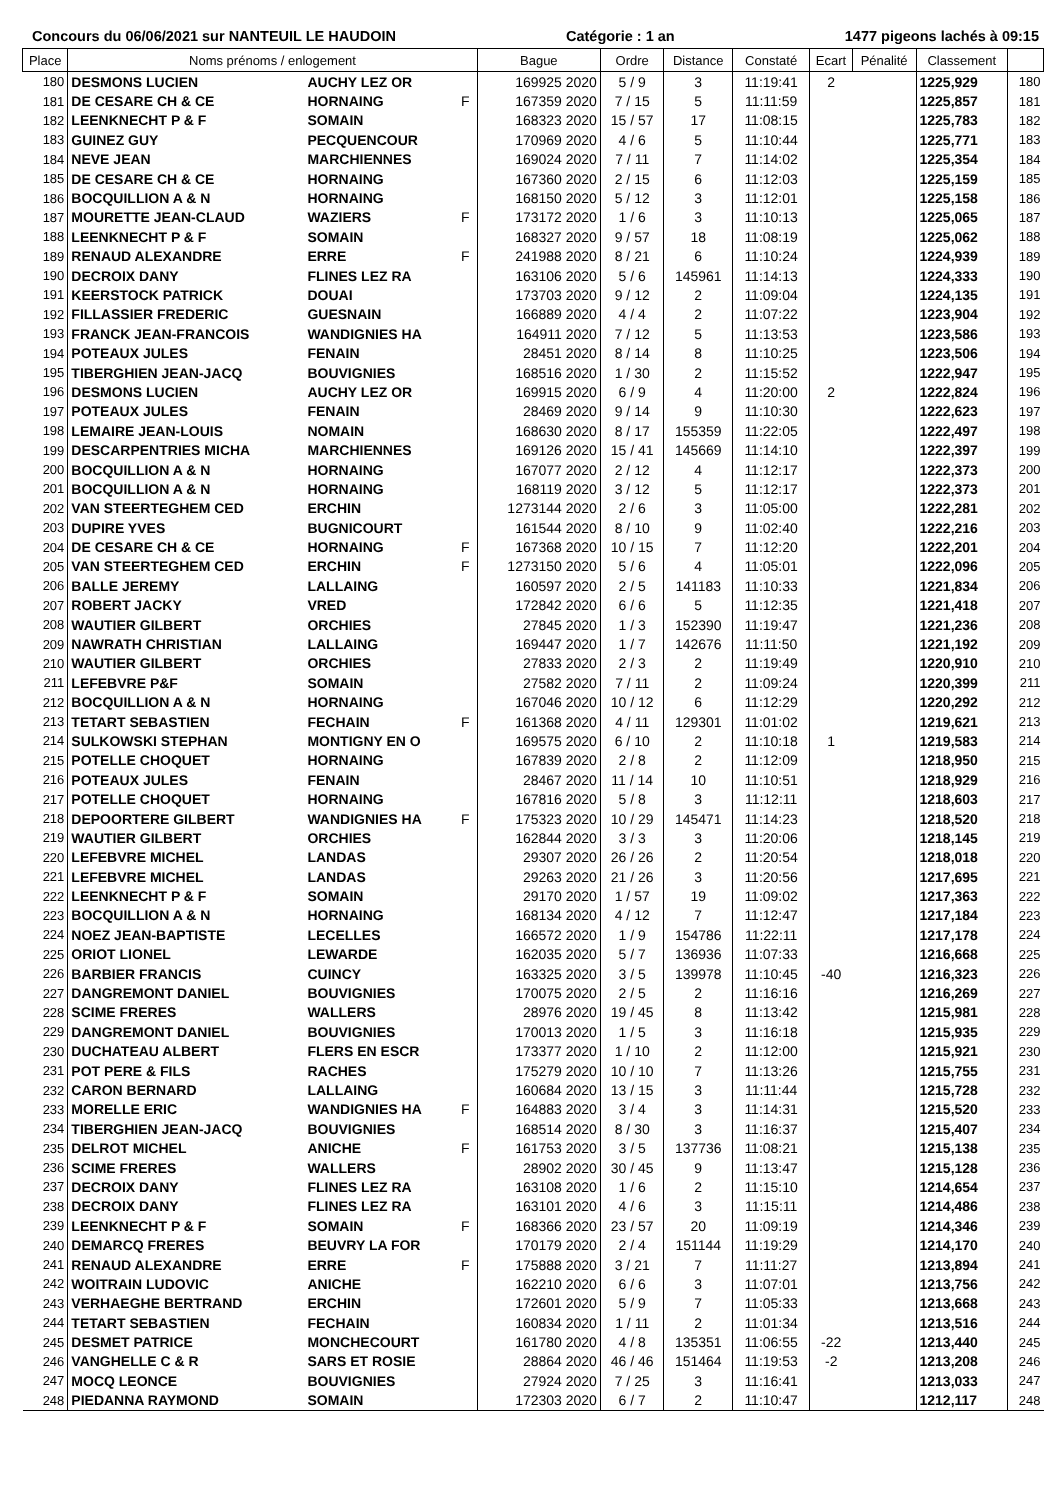Concours du 06/06/2021 sur NANTEUIL LE HAUDOIN Catégorie : 1 an 1477 pigeons lachés à 09:15
| Place | Noms prénoms / enlogement | | | Bague | Ordre | Distance | Constaté | Ecart | Pénalité | Classement | |
| --- | --- | --- | --- | --- | --- | --- | --- | --- | --- | --- | --- |
| 180 | DESMONS LUCIEN | AUCHY LEZ OR | | 169925 2020 | 5 / 9 | 3 | 11:19:41 | 2 | | 1225,929 | 180 |
| 181 | DE CESARE CH & CE | HORNAING | F | 167359 2020 | 7 / 15 | 5 | 11:11:59 | | | 1225,857 | 181 |
| 182 | LEENKNECHT P & F | SOMAIN | | 168323 2020 | 15 / 57 | 17 | 11:08:15 | | | 1225,783 | 182 |
| 183 | GUINEZ GUY | PECQUENCOUR | | 170969 2020 | 4 / 6 | 5 | 11:10:44 | | | 1225,771 | 183 |
| 184 | NEVE JEAN | MARCHIENNES | | 169024 2020 | 7 / 11 | 7 | 11:14:02 | | | 1225,354 | 184 |
| 185 | DE CESARE CH & CE | HORNAING | | 167360 2020 | 2 / 15 | 6 | 11:12:03 | | | 1225,159 | 185 |
| 186 | BOCQUILLION A & N | HORNAING | | 168150 2020 | 5 / 12 | 3 | 11:12:01 | | | 1225,158 | 186 |
| 187 | MOURETTE JEAN-CLAUD | WAZIERS | F | 173172 2020 | 1 / 6 | 3 | 11:10:13 | | | 1225,065 | 187 |
| 188 | LEENKNECHT P & F | SOMAIN | | 168327 2020 | 9 / 57 | 18 | 11:08:19 | | | 1225,062 | 188 |
| 189 | RENAUD ALEXANDRE | ERRE | F | 241988 2020 | 8 / 21 | 6 | 11:10:24 | | | 1224,939 | 189 |
| 190 | DECROIX DANY | FLINES LEZ RA | | 163106 2020 | 5 / 6 | 145961 | 11:14:13 | | | 1224,333 | 190 |
| 191 | KEERSTOCK PATRICK | DOUAI | | 173703 2020 | 9 / 12 | 2 | 11:09:04 | | | 1224,135 | 191 |
| 192 | FILLASSIER FREDERIC | GUESNAIN | | 166889 2020 | 4 / 4 | 2 | 11:07:22 | | | 1223,904 | 192 |
| 193 | FRANCK JEAN-FRANCOIS | WANDIGNIES HA | | 164911 2020 | 7 / 12 | 5 | 11:13:53 | | | 1223,586 | 193 |
| 194 | POTEAUX JULES | FENAIN | | 28451 2020 | 8 / 14 | 8 | 11:10:25 | | | 1223,506 | 194 |
| 195 | TIBERGHIEN JEAN-JACQ | BOUVIGNIES | | 168516 2020 | 1 / 30 | 2 | 11:15:52 | | | 1222,947 | 195 |
| 196 | DESMONS LUCIEN | AUCHY LEZ OR | | 169915 2020 | 6 / 9 | 4 | 11:20:00 | 2 | | 1222,824 | 196 |
| 197 | POTEAUX JULES | FENAIN | | 28469 2020 | 9 / 14 | 9 | 11:10:30 | | | 1222,623 | 197 |
| 198 | LEMAIRE JEAN-LOUIS | NOMAIN | | 168630 2020 | 8 / 17 | 155359 | 11:22:05 | | | 1222,497 | 198 |
| 199 | DESCARPENTRIES MICHA | MARCHIENNES | | 169126 2020 | 15 / 41 | 145669 | 11:14:10 | | | 1222,397 | 199 |
| 200 | BOCQUILLION A & N | HORNAING | | 167077 2020 | 2 / 12 | 4 | 11:12:17 | | | 1222,373 | 200 |
| 201 | BOCQUILLION A & N | HORNAING | | 168119 2020 | 3 / 12 | 5 | 11:12:17 | | | 1222,373 | 201 |
| 202 | VAN STEERTEGHEM CED | ERCHIN | | 1273144 2020 | 2 / 6 | 3 | 11:05:00 | | | 1222,281 | 202 |
| 203 | DUPIRE YVES | BUGNICOURT | | 161544 2020 | 8 / 10 | 9 | 11:02:40 | | | 1222,216 | 203 |
| 204 | DE CESARE CH & CE | HORNAING | F | 167368 2020 | 10 / 15 | 7 | 11:12:20 | | | 1222,201 | 204 |
| 205 | VAN STEERTEGHEM CED | ERCHIN | F | 1273150 2020 | 5 / 6 | 4 | 11:05:01 | | | 1222,096 | 205 |
| 206 | BALLE JEREMY | LALLAING | | 160597 2020 | 2 / 5 | 141183 | 11:10:33 | | | 1221,834 | 206 |
| 207 | ROBERT JACKY | VRED | | 172842 2020 | 6 / 6 | 5 | 11:12:35 | | | 1221,418 | 207 |
| 208 | WAUTIER GILBERT | ORCHIES | | 27845 2020 | 1 / 3 | 152390 | 11:19:47 | | | 1221,236 | 208 |
| 209 | NAWRATH CHRISTIAN | LALLAING | | 169447 2020 | 1 / 7 | 142676 | 11:11:50 | | | 1221,192 | 209 |
| 210 | WAUTIER GILBERT | ORCHIES | | 27833 2020 | 2 / 3 | 2 | 11:19:49 | | | 1220,910 | 210 |
| 211 | LEFEBVRE P&F | SOMAIN | | 27582 2020 | 7 / 11 | 2 | 11:09:24 | | | 1220,399 | 211 |
| 212 | BOCQUILLION A & N | HORNAING | | 167046 2020 | 10 / 12 | 6 | 11:12:29 | | | 1220,292 | 212 |
| 213 | TETART SEBASTIEN | FECHAIN | F | 161368 2020 | 4 / 11 | 129301 | 11:01:02 | | | 1219,621 | 213 |
| 214 | SULKOWSKI STEPHAN | MONTIGNY EN O | | 169575 2020 | 6 / 10 | 2 | 11:10:18 | 1 | | 1219,583 | 214 |
| 215 | POTELLE CHOQUET | HORNAING | | 167839 2020 | 2 / 8 | 2 | 11:12:09 | | | 1218,950 | 215 |
| 216 | POTEAUX JULES | FENAIN | | 28467 2020 | 11 / 14 | 10 | 11:10:51 | | | 1218,929 | 216 |
| 217 | POTELLE CHOQUET | HORNAING | | 167816 2020 | 5 / 8 | 3 | 11:12:11 | | | 1218,603 | 217 |
| 218 | DEPOORTERE GILBERT | WANDIGNIES HA | F | 175323 2020 | 10 / 29 | 145471 | 11:14:23 | | | 1218,520 | 218 |
| 219 | WAUTIER GILBERT | ORCHIES | | 162844 2020 | 3 / 3 | 3 | 11:20:06 | | | 1218,145 | 219 |
| 220 | LEFEBVRE MICHEL | LANDAS | | 29307 2020 | 26 / 26 | 2 | 11:20:54 | | | 1218,018 | 220 |
| 221 | LEFEBVRE MICHEL | LANDAS | | 29263 2020 | 21 / 26 | 3 | 11:20:56 | | | 1217,695 | 221 |
| 222 | LEENKNECHT P & F | SOMAIN | | 29170 2020 | 1 / 57 | 19 | 11:09:02 | | | 1217,363 | 222 |
| 223 | BOCQUILLION A & N | HORNAING | | 168134 2020 | 4 / 12 | 7 | 11:12:47 | | | 1217,184 | 223 |
| 224 | NOEZ JEAN-BAPTISTE | LECELLES | | 166572 2020 | 1 / 9 | 154786 | 11:22:11 | | | 1217,178 | 224 |
| 225 | ORIOT LIONEL | LEWARDE | | 162035 2020 | 5 / 7 | 136936 | 11:07:33 | | | 1216,668 | 225 |
| 226 | BARBIER FRANCIS | CUINCY | | 163325 2020 | 3 / 5 | 139978 | 11:10:45 | -40 | | 1216,323 | 226 |
| 227 | DANGREMONT DANIEL | BOUVIGNIES | | 170075 2020 | 2 / 5 | 2 | 11:16:16 | | | 1216,269 | 227 |
| 228 | SCIME FRERES | WALLERS | | 28976 2020 | 19 / 45 | 8 | 11:13:42 | | | 1215,981 | 228 |
| 229 | DANGREMONT DANIEL | BOUVIGNIES | | 170013 2020 | 1 / 5 | 3 | 11:16:18 | | | 1215,935 | 229 |
| 230 | DUCHATEAU ALBERT | FLERS EN ESCR | | 173377 2020 | 1 / 10 | 2 | 11:12:00 | | | 1215,921 | 230 |
| 231 | POT PERE & FILS | RACHES | | 175279 2020 | 10 / 10 | 7 | 11:13:26 | | | 1215,755 | 231 |
| 232 | CARON BERNARD | LALLAING | | 160684 2020 | 13 / 15 | 3 | 11:11:44 | | | 1215,728 | 232 |
| 233 | MORELLE ERIC | WANDIGNIES HA | F | 164883 2020 | 3 / 4 | 3 | 11:14:31 | | | 1215,520 | 233 |
| 234 | TIBERGHIEN JEAN-JACQ | BOUVIGNIES | | 168514 2020 | 8 / 30 | 3 | 11:16:37 | | | 1215,407 | 234 |
| 235 | DELROT MICHEL | ANICHE | F | 161753 2020 | 3 / 5 | 137736 | 11:08:21 | | | 1215,138 | 235 |
| 236 | SCIME FRERES | WALLERS | | 28902 2020 | 30 / 45 | 9 | 11:13:47 | | | 1215,128 | 236 |
| 237 | DECROIX DANY | FLINES LEZ RA | | 163108 2020 | 1 / 6 | 2 | 11:15:10 | | | 1214,654 | 237 |
| 238 | DECROIX DANY | FLINES LEZ RA | | 163101 2020 | 4 / 6 | 3 | 11:15:11 | | | 1214,486 | 238 |
| 239 | LEENKNECHT P & F | SOMAIN | F | 168366 2020 | 23 / 57 | 20 | 11:09:19 | | | 1214,346 | 239 |
| 240 | DEMARCQ FRERES | BEUVRY LA FOR | | 170179 2020 | 2 / 4 | 151144 | 11:19:29 | | | 1214,170 | 240 |
| 241 | RENAUD ALEXANDRE | ERRE | F | 175888 2020 | 3 / 21 | 7 | 11:11:27 | | | 1213,894 | 241 |
| 242 | WOITRAIN LUDOVIC | ANICHE | | 162210 2020 | 6 / 6 | 3 | 11:07:01 | | | 1213,756 | 242 |
| 243 | VERHAEGHE BERTRAND | ERCHIN | | 172601 2020 | 5 / 9 | 7 | 11:05:33 | | | 1213,668 | 243 |
| 244 | TETART SEBASTIEN | FECHAIN | | 160834 2020 | 1 / 11 | 2 | 11:01:34 | | | 1213,516 | 244 |
| 245 | DESMET PATRICE | MONCHECOURT | | 161780 2020 | 4 / 8 | 135351 | 11:06:55 | -22 | | 1213,440 | 245 |
| 246 | VANGHELLE C & R | SARS ET ROSIE | | 28864 2020 | 46 / 46 | 151464 | 11:19:53 | -2 | | 1213,208 | 246 |
| 247 | MOCQ LEONCE | BOUVIGNIES | | 27924 2020 | 7 / 25 | 3 | 11:16:41 | | | 1213,033 | 247 |
| 248 | PIEDANNA RAYMOND | SOMAIN | | 172303 2020 | 6 / 7 | 2 | 11:10:47 | | | 1212,117 | 248 |